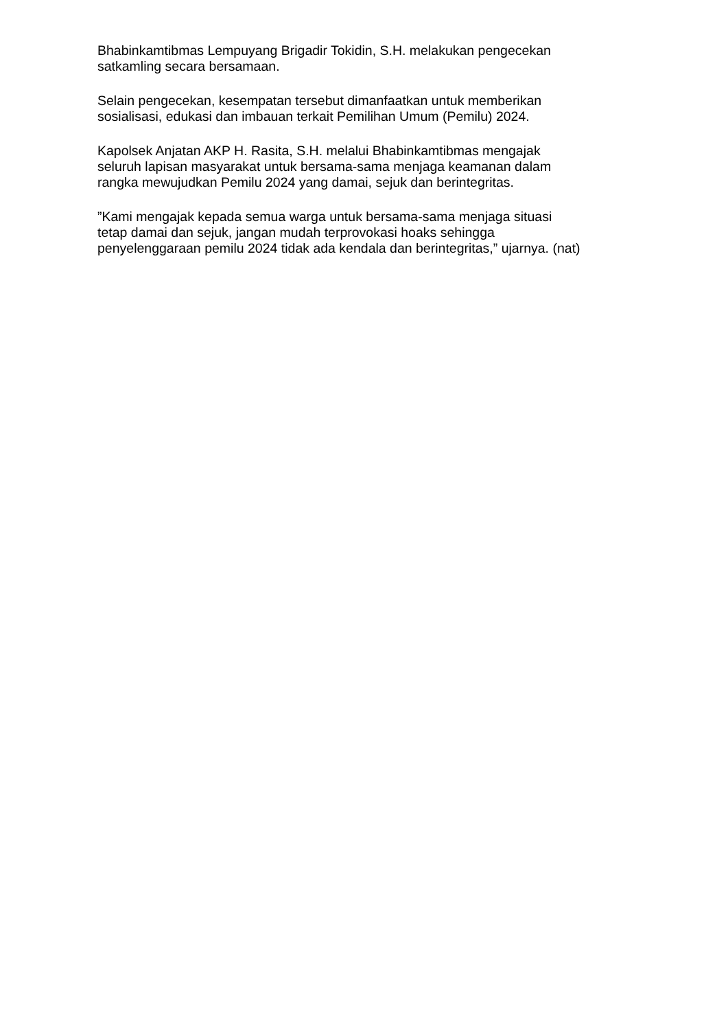Bhabinkamtibmas Lempuyang Brigadir Tokidin, S.H. melakukan pengecekan
satkamling secara bersamaan.
Selain pengecekan, kesempatan tersebut dimanfaatkan untuk memberikan
sosialisasi, edukasi dan imbauan terkait Pemilihan Umum (Pemilu) 2024.
Kapolsek Anjatan AKP H. Rasita, S.H. melalui Bhabinkamtibmas mengajak
seluruh lapisan masyarakat untuk bersama-sama menjaga keamanan dalam
rangka mewujudkan Pemilu 2024 yang damai, sejuk dan berintegritas.
”Kami mengajak kepada semua warga untuk bersama-sama menjaga situasi
tetap damai dan sejuk, jangan mudah terprovokasi hoaks sehingga
penyelenggaraan pemilu 2024 tidak ada kendala dan berintegritas,” ujarnya. (nat)